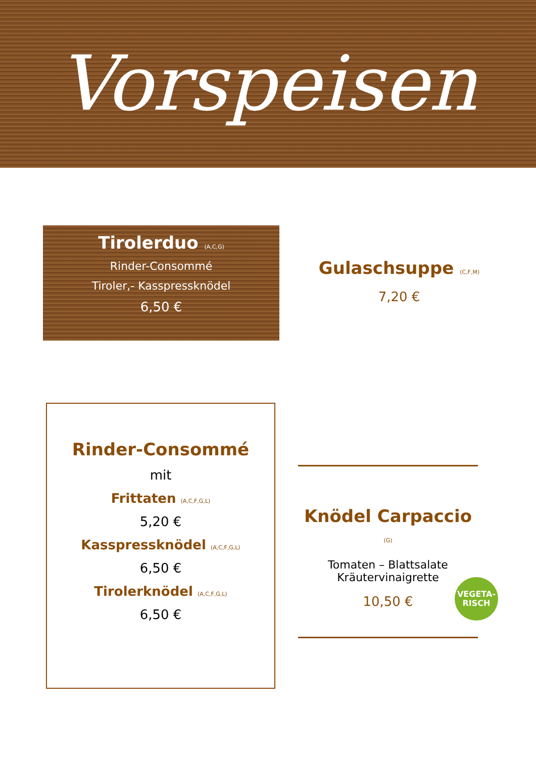Vorspeisen
Tirolerduo (A,C,G)
Rinder-Consommé
Tiroler,- Kasspressknödel
6,50 €
Gulaschsuppe (C,F,M)
7,20 €
Rinder-Consommé
mit
Frittaten (A,C,F,G,L)
5,20 €
Kasspressknödel (A,C,F,G,L)
6,50 €
Tirolerknödel (A,C,F,G,L)
6,50 €
Knödel Carpaccio (G)
Tomaten – Blattsalate
Kräutervinaigrette
10,50 €
VEGETA-
RISCH